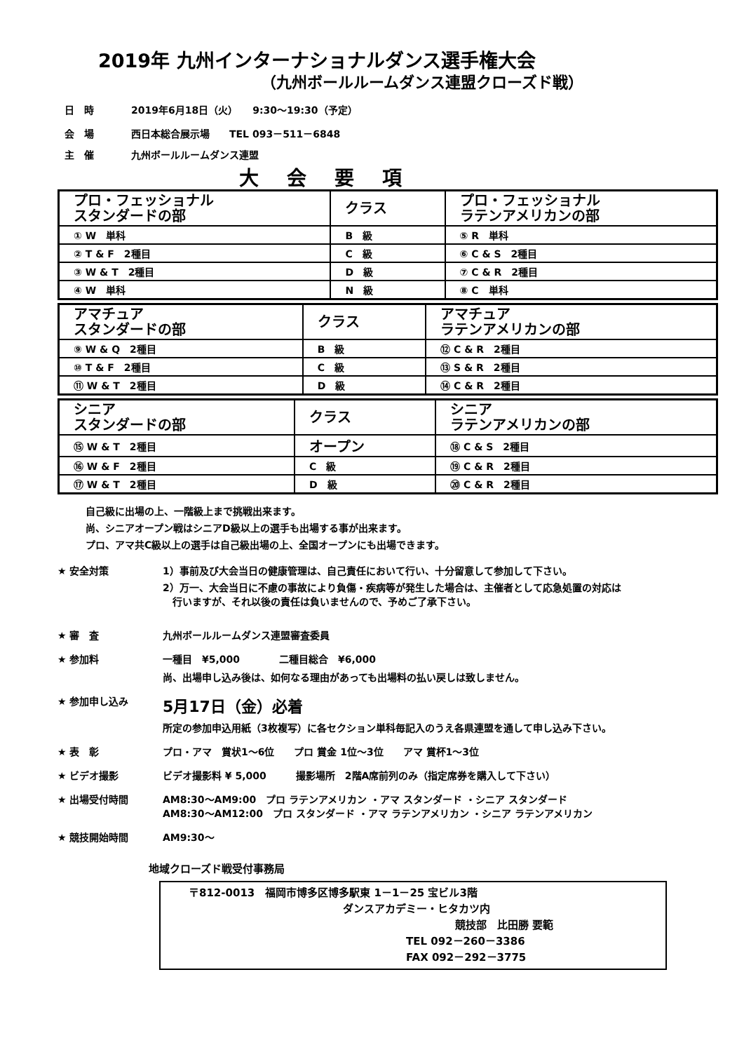2019年 九州インターナショナルダンス選手権大会
（九州ボールルームダンス連盟クローズド戦）
日　時 2019年6月18日（火）　　9:30〜19:30（予定）
会　場 西日本総合展示場　　TEL 093－511－6848
主　催 九州ボールルームダンス連盟
大会要項
| プロ・フェッショナル スタンダードの部 | クラス | プロ・フェッショナル ラテンアメリカンの部 |
| ① W 単科 | B 級 | ⑤ R 単科 |
| ② T & F 2種目 | C 級 | ⑥ C & S 2種目 |
| ③ W & T 2種目 | D 級 | ⑦ C & R 2種目 |
| ④ W 単科 | N 級 | ⑧ C 単科 |
| アマチュア スタンダードの部 | クラス | アマチュア ラテンアメリカンの部 |
| ⑨ W & Q 2種目 | B 級 | ⑫ C & R 2種目 |
| ⑩ T & F 2種目 | C 級 | ⑬ S & R 2種目 |
| ⑪ W & T 2種目 | D 級 | ⑭ C & R 2種目 |
| シニア スタンダードの部 | クラス | シニア ラテンアメリカンの部 |
| ⑮ W & T 2種目 | オープン | ⑱ C & S 2種目 |
| ⑯ W & F 2種目 | C 級 | ⑲ C & R 2種目 |
| ⑰ W & T 2種目 | D 級 | ⑳ C & R 2種目 |
自己級に出場の上、一階級上まで挑戦出来ます。
尚、シニアオープン戦はシニアD級以上の選手も出場する事が出来ます。
プロ、アマ共C級以上の選手は自己級出場の上、全国オープンにも出場できます。
★ 安全対策 1）事前及び大会当日の健康管理は、自己責任において行い、十分留意して参加して下さい。
2）万一、大会当日に不慮の事故により負傷・疾病等が発生した場合は、主催者として応急処置の対応は
　行いますが、それ以後の責任は負いませんので、予めご了承下さい。
★ 審　査 九州ボールルームダンス連盟審査委員
★ 参加料 一種目　¥5,000　　　　二種目総合　¥6,000
尚、出場申し込み後は、如何なる理由があっても出場料の払い戻しは致しません。
★ 参加申し込み
5月17日（金）必着
所定の参加申込用紙（3枚複写）に各セクション単科毎記入のうえ各県連盟を通して申し込み下さい。
★ 表　彰 プロ・アマ　賞状1〜6位　　プロ 賞金 1位〜3位　　アマ 賞杯1〜3位
★ ビデオ撮影 ビデオ撮影料 ¥ 5,000　　　撮影場所　2階A席前列のみ（指定席券を購入して下さい）
★ 出場受付時間 AM8:30〜AM9:00　プロ ラテンアメリカン ・アマ スタンダード ・シニア スタンダード
AM8:30〜AM12:00　プロ スタンダード ・アマ ラテンアメリカン ・シニア ラテンアメリカン
★ 競技開始時間 AM9:30〜
地域クローズド戦受付事務局
〒812-0013　福岡市博多区博多駅東 1－1－25 宝ビル3階
ダンスアカデミー・ヒタカツ内
競技部　比田勝 要範
TEL 092－260－3386
FAX 092－292－3775